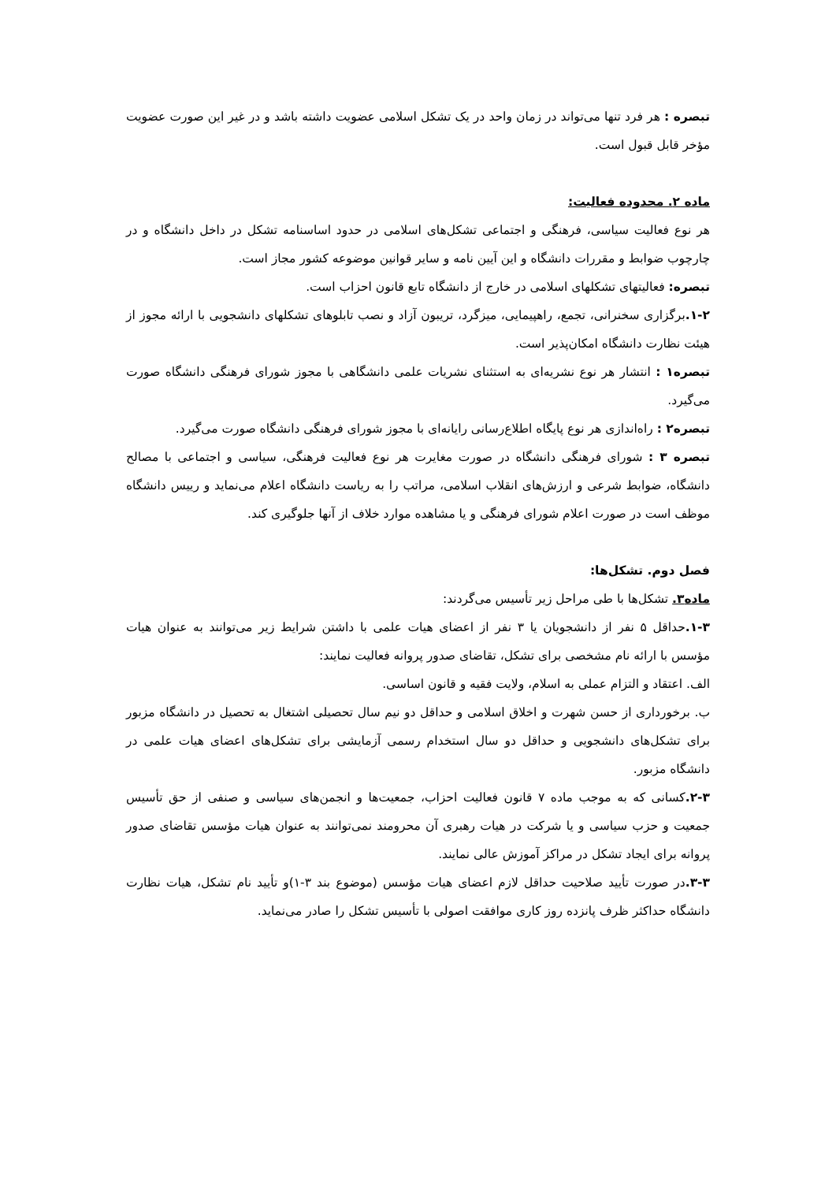تبصره : هر فرد تنها می‌تواند در زمان واحد در یک تشکل اسلامی عضویت داشته باشد و در غیر این صورت عضویت مؤخر قابل قبول است.
ماده ۲. محدوده فعالیت:
هر نوع فعالیت سیاسی، فرهنگی و اجتماعی تشکل‌های اسلامی در حدود اساسنامه تشکل در داخل دانشگاه و در چارچوب ضوابط و مقررات دانشگاه و این آیین نامه و سایر قوانین موضوعه کشور مجاز است.
تبصره: فعالیتهای تشکلهای اسلامی در خارج از دانشگاه تابع قانون احزاب است.
۱-۲. برگزاری سخنرانی، تجمع، راهپیمایی، میزگرد، تریبون آزاد و نصب تابلوهای تشکلهای دانشجویی با ارائه مجوز از هیئت نظارت دانشگاه امکان‌پذیر است.
تبصره۱ : انتشار هر نوع نشریه‌ای به استثنای نشریات علمی دانشگاهی با مجوز شورای فرهنگی دانشگاه صورت می‌گیرد.
تبصره۲ : راه‌اندازی هر نوع پایگاه اطلاع‌رسانی رایانه‌ای با مجوز شورای فرهنگی دانشگاه صورت می‌گیرد.
تبصره ۳ : شورای فرهنگی دانشگاه در صورت مغایرت هر نوع فعالیت فرهنگی، سیاسی و اجتماعی با مصالح دانشگاه، ضوابط شرعی و ارزش‌های انقلاب اسلامی، مراتب را به ریاست دانشگاه اعلام می‌نماید و رییس دانشگاه موظف است در صورت اعلام شورای فرهنگی و یا مشاهده موارد خلاف از آنها جلوگیری کند.
فصل دوم. تشکل‌ها:
ماده۳. تشکل‌ها با طی مراحل زیر تأسیس می‌گردند:
۱-۳. حداقل ۵ نفر از دانشجویان یا ۳ نفر از اعضای هیات علمی با داشتن شرایط زیر می‌توانند به عنوان هیات مؤسس با ارائه نام مشخصی برای تشکل، تقاضای صدور پروانه فعالیت نمایند:
الف. اعتقاد و التزام عملی به اسلام، ولایت فقیه و قانون اساسی.
ب. برخورداری از حسن شهرت و اخلاق اسلامی و حداقل دو نیم سال تحصیلی اشتغال به تحصیل در دانشگاه مزبور برای تشکل‌های دانشجویی و حداقل دو سال استخدام رسمی آزمایشی برای تشکل‌های اعضای هیات علمی در دانشگاه مزبور.
۲-۳. کسانی که به موجب ماده ۷ قانون فعالیت احزاب، جمعیت‌ها و انجمن‌های سیاسی و صنفی از حق تأسیس جمعیت و حزب سیاسی و یا شرکت در هیات رهبری آن محرومند نمی‌توانند به عنوان هیات مؤسس تقاضای صدور پروانه برای ایجاد تشکل در مراکز آموزش عالی نمایند.
۳-۳. در صورت تأیید صلاحیت حداقل لازم اعضای هیات مؤسس (موضوع بند ۳-۱)و تأیید نام تشکل، هیات نظارت دانشگاه حداکثر ظرف پانزده روز کاری موافقت اصولی با تأسیس تشکل را صادر می‌نماید.